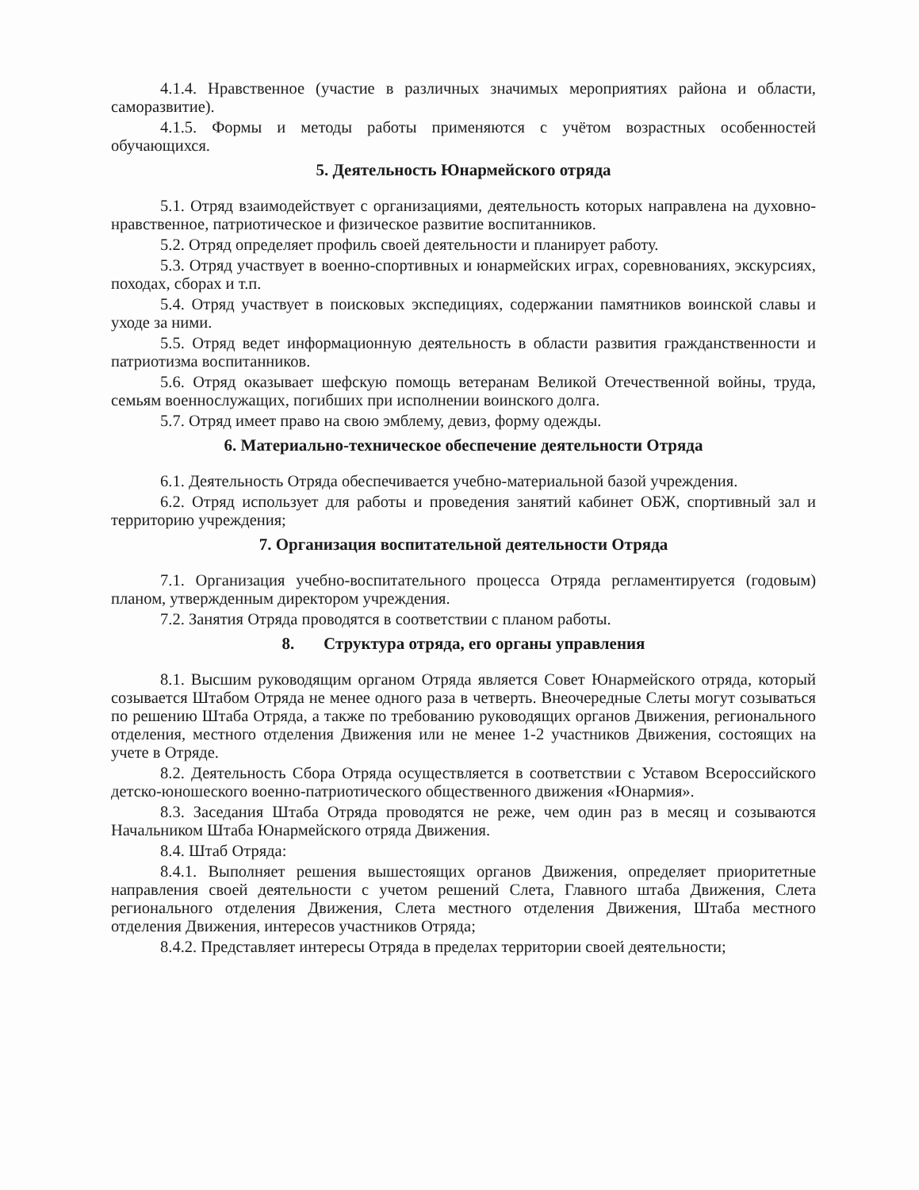4.1.4. Нравственное (участие в различных значимых мероприятиях района и области, саморазвитие).
4.1.5. Формы и методы работы применяются с учётом возрастных особенностей обучающихся.
5. Деятельность Юнармейского отряда
5.1. Отряд взаимодействует с организациями, деятельность которых направлена на духовно-нравственное, патриотическое и физическое развитие воспитанников.
5.2. Отряд определяет профиль своей деятельности и планирует работу.
5.3. Отряд участвует в военно-спортивных и юнармейских играх, соревнованиях, экскурсиях, походах, сборах и т.п.
5.4. Отряд участвует в поисковых экспедициях, содержании памятников воинской славы и уходе за ними.
5.5. Отряд ведет информационную деятельность в области развития гражданственности и патриотизма воспитанников.
5.6. Отряд оказывает шефскую помощь ветеранам Великой Отечественной войны, труда, семьям военнослужащих, погибших при исполнении воинского долга.
5.7. Отряд имеет право на свою эмблему, девиз, форму одежды.
6. Материально-техническое обеспечение деятельности Отряда
6.1. Деятельность Отряда обеспечивается учебно-материальной базой учреждения.
6.2. Отряд использует для работы и проведения занятий кабинет ОБЖ, спортивный зал и территорию учреждения;
7. Организация воспитательной деятельности Отряда
7.1. Организация учебно-воспитательного процесса Отряда регламентируется (годовым) планом, утвержденным директором учреждения.
7.2. Занятия Отряда проводятся в соответствии с планом работы.
8. Структура отряда, его органы управления
8.1. Высшим руководящим органом Отряда является Совет Юнармейского отряда, который созывается Штабом Отряда не менее одного раза в четверть. Внеочередные Слеты могут созываться по решению Штаба Отряда, а также по требованию руководящих органов Движения, регионального отделения, местного отделения Движения или не менее 1-2 участников Движения, состоящих на учете в Отряде.
8.2. Деятельность Сбора Отряда осуществляется в соответствии с Уставом Всероссийского детско-юношеского военно-патриотического общественного движения «Юнармия».
8.3. Заседания Штаба Отряда проводятся не реже, чем один раз в месяц и созываются Начальником Штаба Юнармейского отряда Движения.
8.4. Штаб Отряда:
8.4.1. Выполняет решения вышестоящих органов Движения, определяет приоритетные направления своей деятельности с учетом решений Слета, Главного штаба Движения, Слета регионального отделения Движения, Слета местного отделения Движения, Штаба местного отделения Движения, интересов участников Отряда;
8.4.2. Представляет интересы Отряда в пределах территории своей деятельности;